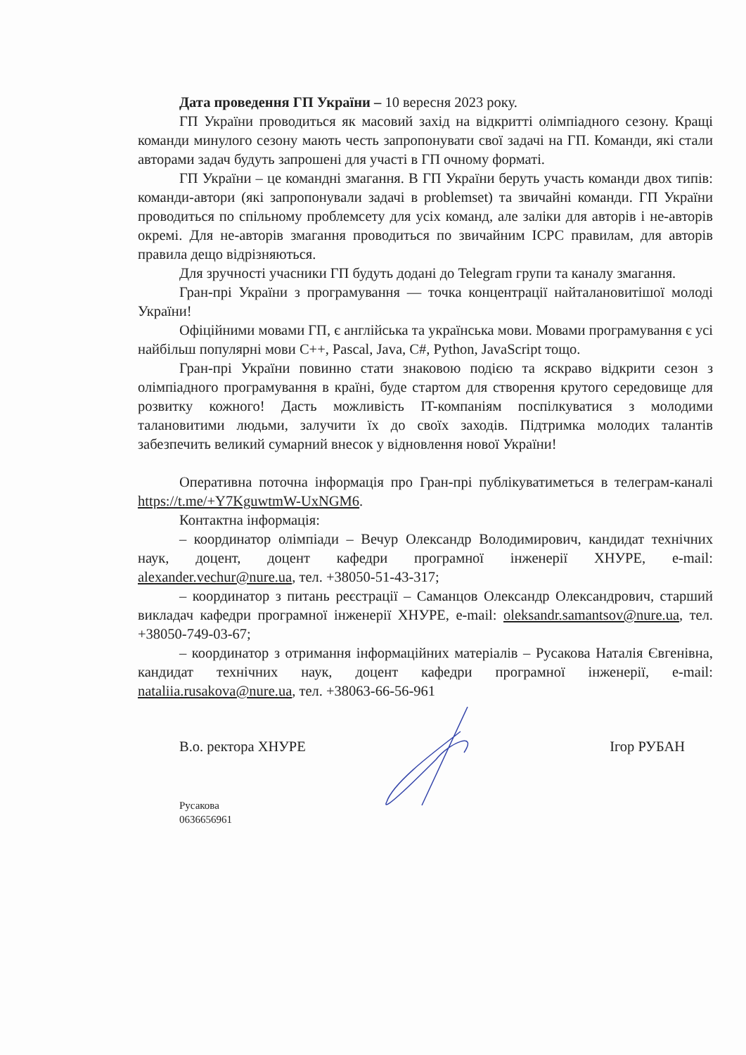Дата проведення ГП України – 10 вересня 2023 року.
ГП України проводиться як масовий захід на відкритті олімпіадного сезону. Кращі команди минулого сезону мають честь запропонувати свої задачі на ГП. Команди, які стали авторами задач будуть запрошені для участі в ГП очному форматі.
ГП України – це командні змагання. В ГП України беруть участь команди двох типів: команди-автори (які запропонували задачі в problemset) та звичайні команди. ГП України проводиться по спільному проблемсету для усіх команд, але заліки для авторів і не-авторів окремі. Для не-авторів змагання проводиться по звичайним ICPC правилам, для авторів правила дещо відрізняються.
Для зручності учасники ГП будуть додані до Telegram групи та каналу змагання.
Гран-прі України з програмування — точка концентрації найталановитішої молоді України!
Офіційними мовами ГП, є англійська та українська мови. Мовами програмування є усі найбільш популярні мови C++, Pascal, Java, C#, Python, JavaScript тощо.
Гран-прі України повинно стати знаковою подією та яскраво відкрити сезон з олімпіадного програмування в країні, буде стартом для створення крутого середовище для розвитку кожного! Дасть можливість IT-компаніям поспілкуватися з молодими талановитими людьми, залучити їх до своїх заходів. Підтримка молодих талантів забезпечить великий сумарний внесок у відновлення нової України!
Оперативна поточна інформація про Гран-прі публікуватиметься в телеграм-каналі https://t.me/+Y7KguwtmW-UxNGM6.
Контактна інформація:
– координатор олімпіади – Вечур Олександр Володимирович, кандидат технічних наук, доцент, доцент кафедри програмної інженерії ХНУРЕ, e-mail: alexander.vechur@nure.ua, тел. +38050-51-43-317;
– координатор з питань реєстрації – Саманцов Олександр Олександрович, старший викладач кафедри програмної інженерії ХНУРЕ, e-mail: oleksandr.samantsov@nure.ua, тел. +38050-749-03-67;
– координатор з отримання інформаційних матеріалів – Русакова Наталія Євгенівна, кандидат технічних наук, доцент кафедри програмної інженерії, e-mail: nataliia.rusakova@nure.ua, тел. +38063-66-56-961
В.о. ректора ХНУРЕ Ігор РУБАН
Русакова
0636656961